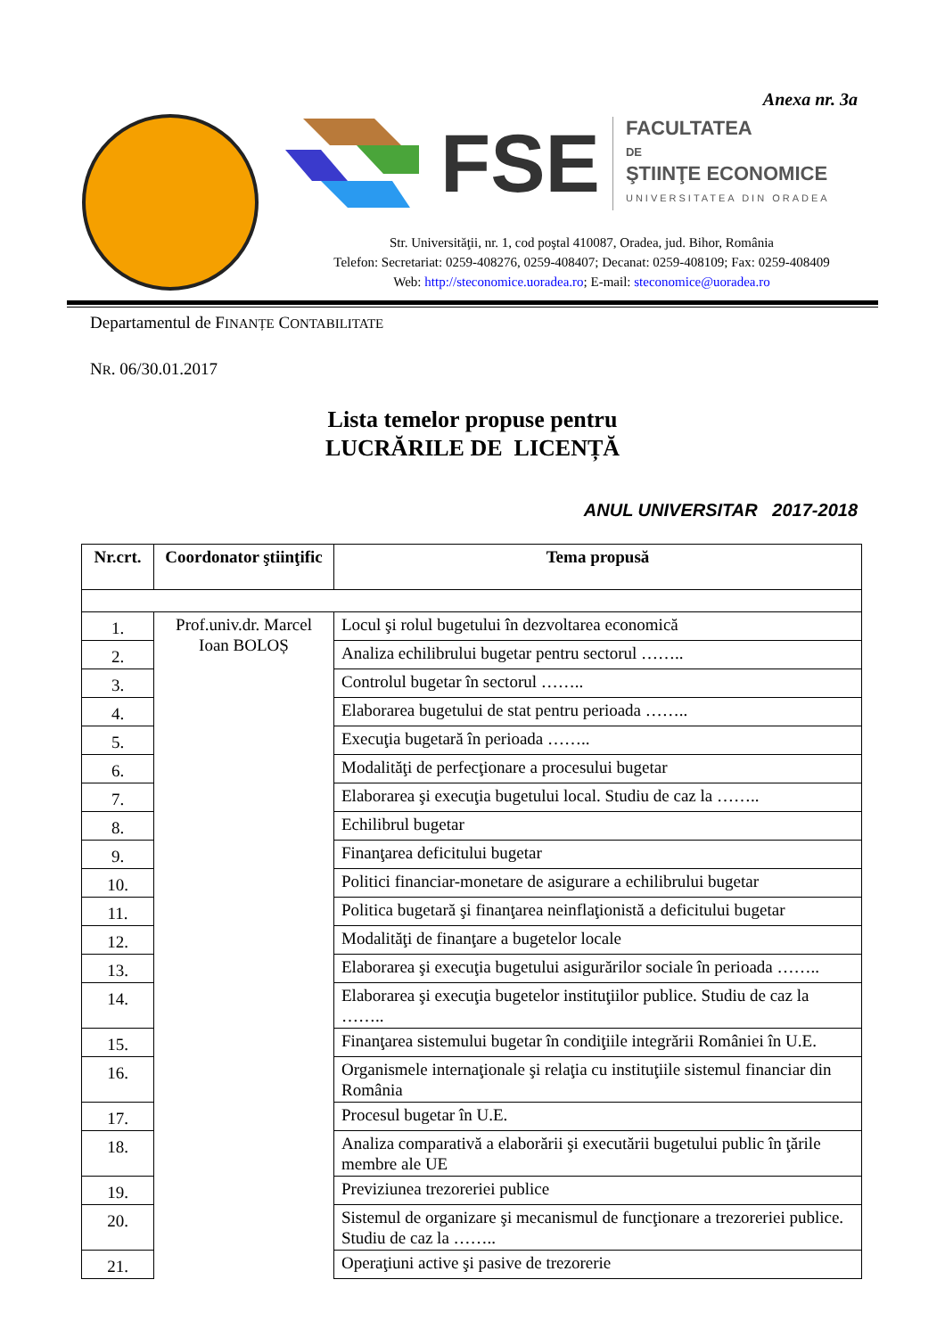Anexa nr. 3a
FSE
FACULTATEA
DE
ŞTIINŢE ECONOMICE
UNIVERSITATEA DIN ORADEA
Str. Universităţii, nr. 1, cod poştal 410087, Oradea, jud. Bihor, România
Telefon: Secretariat: 0259-408276, 0259-408407; Decanat: 0259-408109; Fax: 0259-408409
Web: http://steconomice.uoradea.ro; E-mail: steconomice@uoradea.ro
Departamentul de FINANȚE CONTABILITATE
NR. 06/30.01.2017
Lista temelor propuse pentru
LUCRĂRILE DE LICENȚĂ
ANUL UNIVERSITAR 2017-2018
| Nr.crt. | Coordonator ştiinţific | Tema propusă |
| --- | --- | --- |
| 1. | Prof.univ.dr. Marcel Ioan BOLOȘ | Locul şi rolul bugetului în dezvoltarea economică |
| 2. | | Analiza echilibrului bugetar pentru sectorul …….. |
| 3. | | Controlul bugetar în sectorul …….. |
| 4. | | Elaborarea bugetului de stat pentru perioada …….. |
| 5. | | Execuţia bugetară în perioada …….. |
| 6. | | Modalităţi de perfecţionare a procesului bugetar |
| 7. | | Elaborarea şi execuţia bugetului local. Studiu de caz la …….. |
| 8. | | Echilibrul bugetar |
| 9. | | Finanţarea deficitului bugetar |
| 10. | | Politici financiar-monetare de asigurare a echilibrului bugetar |
| 11. | | Politica bugetară şi finanţarea neinflaţionistă a deficitului bugetar |
| 12. | | Modalităţi de finanţare a bugetelor locale |
| 13. | | Elaborarea şi execuţia bugetului asigurărilor sociale în perioada …….. |
| 14. | | Elaborarea şi execuţia bugetelor instituţiilor publice. Studiu de caz la …….. |
| 15. | | Finanţarea sistemului bugetar în condiţiile integrării României în U.E. |
| 16. | | Organismele internaţionale şi relaţia cu instituţiile sistemul financiar din România |
| 17. | | Procesul bugetar în U.E. |
| 18. | | Analiza comparativă a elaborării şi executării bugetului public în ţările membre ale UE |
| 19. | | Previziunea trezoreriei publice |
| 20. | | Sistemul de organizare şi mecanismul de funcţionare a trezoreriei publice. Studiu de caz la …….. |
| 21. | | Operaţiuni active şi pasive de trezorerie |